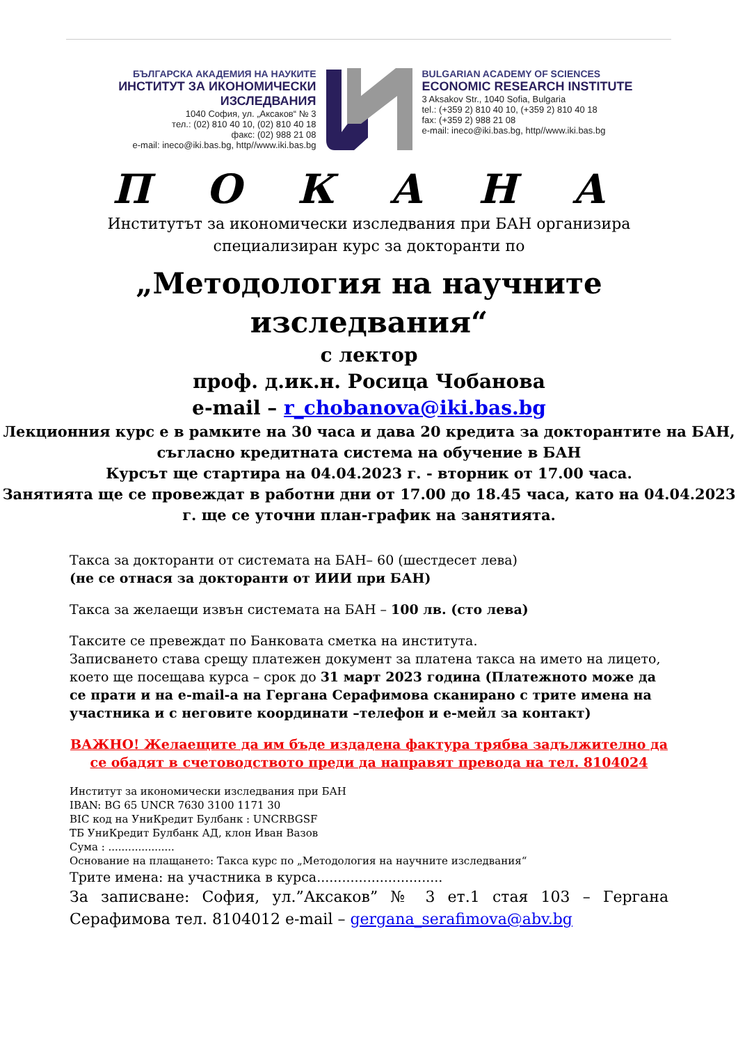БЪЛГАРСКА АКАДЕМИЯ НА НАУКИТЕ
ИНСТИТУТ ЗА ИКОНОМИЧЕСКИ ИЗСЛЕДВАНИЯ
1040 София, ул. „Аксаков“ № 3
тел.: (02) 810 40 10, (02) 810 40 18
факс: (02) 988 21 08
e-mail: ineco@iki.bas.bg, http//www.iki.bas.bg
BULGARIAN ACADEMY OF SCIENCES
ECONOMIC RESEARCH INSTITUTE
3 Aksakov Str., 1040 Sofia, Bulgaria
tel.: (+359 2) 810 40 10, (+359 2) 810 40 18
fax: (+359 2) 988 21 08
e-mail: ineco@iki.bas.bg, http//www.iki.bas.bg
П О К А Н А
Институтът за икономически изследвания при БАН организира
специализиран курс за докторанти по
„Методология на научните
изследвания“
с лектор
проф. д.ик.н. Росица Чобанова
e-mail – r_chobanova@iki.bas.bg
Лекционния курс е в рамките на 30 часа и дава 20 кредита за докторантите на БАН, съгласно кредитната система на обучение в БАН
Курсът ще стартира на 04.04.2023 г. - вторник от 17.00 часа.
Занятията ще се провеждат в работни дни от 17.00 до 18.45 часа, като на 04.04.2023 г. ще се уточни план-график на занятията.
Такса за докторанти от системата на БАН– 60 (шестдесет лева)
(не се отнася за докторанти от ИИИ при БАН)
Такса за желаещи извън системата на БАН – 100 лв. (сто лева)
Таксите се превеждат по Банковата сметка на института.
Записването става срещу платежен документ за платена такса на името на лицето, което ще посещава курса – срок до 31 март 2023 година (Платежното може да се прати и на e-mail-а на Гергана Серафимова сканирано с трите имена на участника и с неговите координати –телефон и е-мейл за контакт)
ВАЖНО! Желаещите да им бъде издадена фактура трябва задължително да се обадят в счетоводството преди да направят превода на тел. 8104024
Институт за икономически изследвания при БАН
IBAN: BG 65 UNCR 7630 3100 1171 30
BIC код на УниКредит Булбанк : UNCRBGSF
ТБ УниКредит Булбанк АД, клон Иван Вазов
Сума : ....................
Основание на плащането: Такса курс по „Методология на научните изследвания“
Трите имена: на участника в курса..............................
За записване: София, ул.”Аксаков” № 3 ет.1 стая 103 – Гергана Серафимова тел. 8104012 e-mail – gergana_serafimova@abv.bg